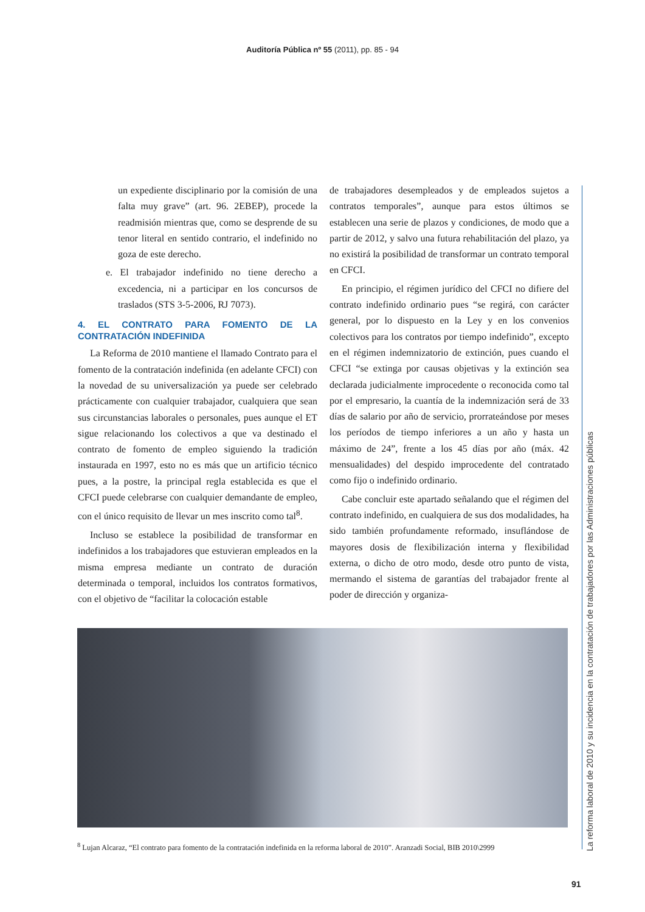Auditoría Pública nº 55 (2011), pp. 85 - 94
un expediente disciplinario por la comisión de una falta muy grave” (art. 96. 2EBEP), procede la readmisión mientras que, como se desprende de su tenor literal en sentido contrario, el indefinido no goza de este derecho.
e. El trabajador indefinido no tiene derecho a excedencia, ni a participar en los concursos de traslados (STS 3-5-2006, RJ 7073).
4. EL CONTRATO PARA FOMENTO DE LA CONTRATACIÓN INDEFINIDA
La Reforma de 2010 mantiene el llamado Contrato para el fomento de la contratación indefinida (en adelante CFCI) con la novedad de su universalización ya puede ser celebrado prácticamente con cualquier trabajador, cualquiera que sean sus circunstancias laborales o personales, pues aunque el ET sigue relacionando los colectivos a que va destinado el contrato de fomento de empleo siguiendo la tradición instaurada en 1997, esto no es más que un artificio técnico pues, a la postre, la principal regla establecida es que el CFCI puede celebrarse con cualquier demandante de empleo, con el único requisito de llevar un mes inscrito como tal<sup>8</sup>.
Incluso se establece la posibilidad de transformar en indefinidos a los trabajadores que estuvieran empleados en la misma empresa mediante un contrato de duración determinada o temporal, incluidos los contratos formativos, con el objetivo de “facilitar la colocación estable
de trabajadores desempleados y de empleados sujetos a contratos temporales”, aunque para estos últimos se establecen una serie de plazos y condiciones, de modo que a partir de 2012, y salvo una futura rehabilitación del plazo, ya no existirá la posibilidad de transformar un contrato temporal en CFCI.
En principio, el régimen jurídico del CFCI no difiere del contrato indefinido ordinario pues “se regirá, con carácter general, por lo dispuesto en la Ley y en los convenios colectivos para los contratos por tiempo indefinido”, excepto en el régimen indemnizatorio de extinción, pues cuando el CFCI “se extinga por causas objetivas y la extinción sea declarada judicialmente improcedente o reconocida como tal por el empresario, la cuantía de la indemnización será de 33 días de salario por año de servicio, prorrateándose por meses los períodos de tiempo inferiores a un año y hasta un máximo de 24”, frente a los 45 días por año (máx. 42 mensualidades) del despido improcedente del contratado como fijo o indefinido ordinario.
Cabe concluir este apartado señalando que el régimen del contrato indefinido, en cualquiera de sus dos modalidades, ha sido también profundamente reformado, insuflándose de mayores dosis de flexibilización interna y flexibilidad externa, o dicho de otro modo, desde otro punto de vista, mermando el sistema de garantías del trabajador frente al poder de dirección y organiza-
<sup>8</sup> Lujan Alcaraz, “El contrato para fomento de la contratación indefinida en la reforma laboral de 2010”. Aranzadi Social, BIB 2010\2999
La reforma laboral de 2010 y su incidencia en la contratación de trabajadores por las Administraciones públicas
91